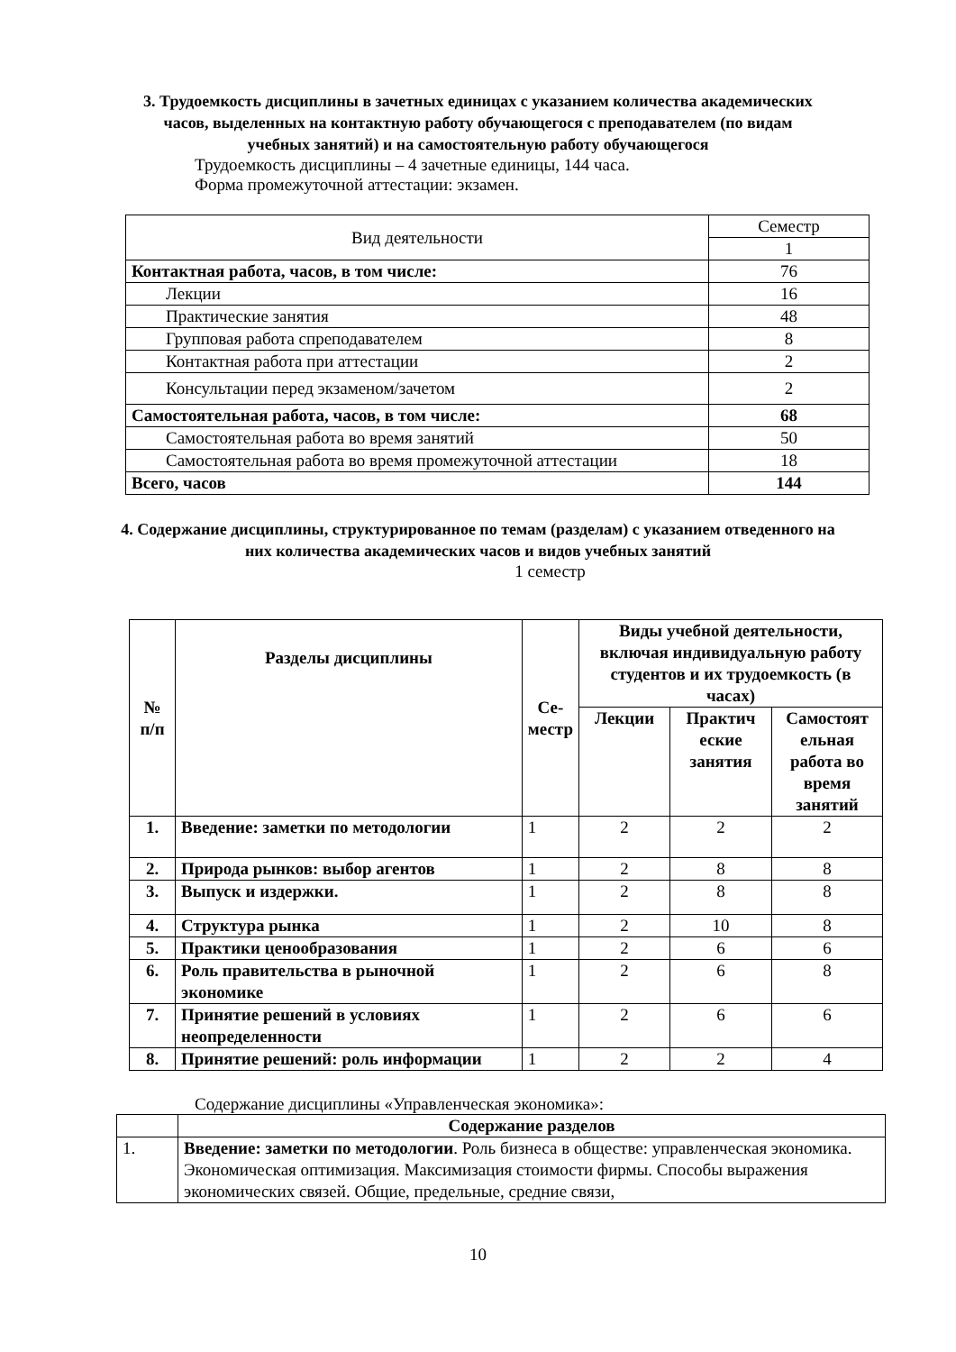3. Трудоемкость дисциплины в зачетных единицах с указанием количества академических часов, выделенных на контактную работу обучающегося с преподавателем (по видам учебных занятий) и на самостоятельную работу обучающегося
Трудоемкость дисциплины – 4 зачетные единицы, 144 часа.
Форма промежуточной аттестации: экзамен.
| Вид деятельности | Семестр |
| --- | --- |
| | 1 |
| Контактная работа, часов, в том числе: | 76 |
| Лекции | 16 |
| Практические занятия | 48 |
| Групповая работа спреподавателем | 8 |
| Контактная работа при аттестации | 2 |
| Консультации перед экзаменом/зачетом | 2 |
| Самостоятельная работа, часов, в том числе: | 68 |
| Самостоятельная работа во время занятий | 50 |
| Самостоятельная работа во время промежуточной аттестации | 18 |
| Всего, часов | 144 |
4. Содержание дисциплины, структурированное по темам (разделам) с указанием отведенного на них количества академических часов и видов учебных занятий
1 семестр
| № п/п | Разделы дисциплины | Се- местр | Виды учебной деятельности, включая индивидуальную работу студентов и их трудоемкость (в часах) | | |
| --- | --- | --- | --- | --- | --- |
| | | | Лекции | Практич еские занятия | Самостоят ельная работа во время занятий |
| 1. | Введение: заметки по методологии | 1 | 2 | 2 | 2 |
| 2. | Природа рынков: выбор агентов | 1 | 2 | 8 | 8 |
| 3. | Выпуск и издержки. | 1 | 2 | 8 | 8 |
| 4. | Структура рынка | 1 | 2 | 10 | 8 |
| 5. | Практики ценообразования | 1 | 2 | 6 | 6 |
| 6. | Роль правительства в рыночной экономике | 1 | 2 | 6 | 8 |
| 7. | Принятие решений в условиях неопределенности | 1 | 2 | 6 | 6 |
| 8. | Принятие решений: роль информации | 1 | 2 | 2 | 4 |
Содержание дисциплины «Управленческая экономика»:
| | Содержание разделов |
| 1. | Введение: заметки по методологии . Роль бизнеса в обществе: управленческая экономика. Экономическая оптимизация. Максимизация стоимости фирмы. Способы выражения экономических связей. Общие, предельные, средние связи, |
10